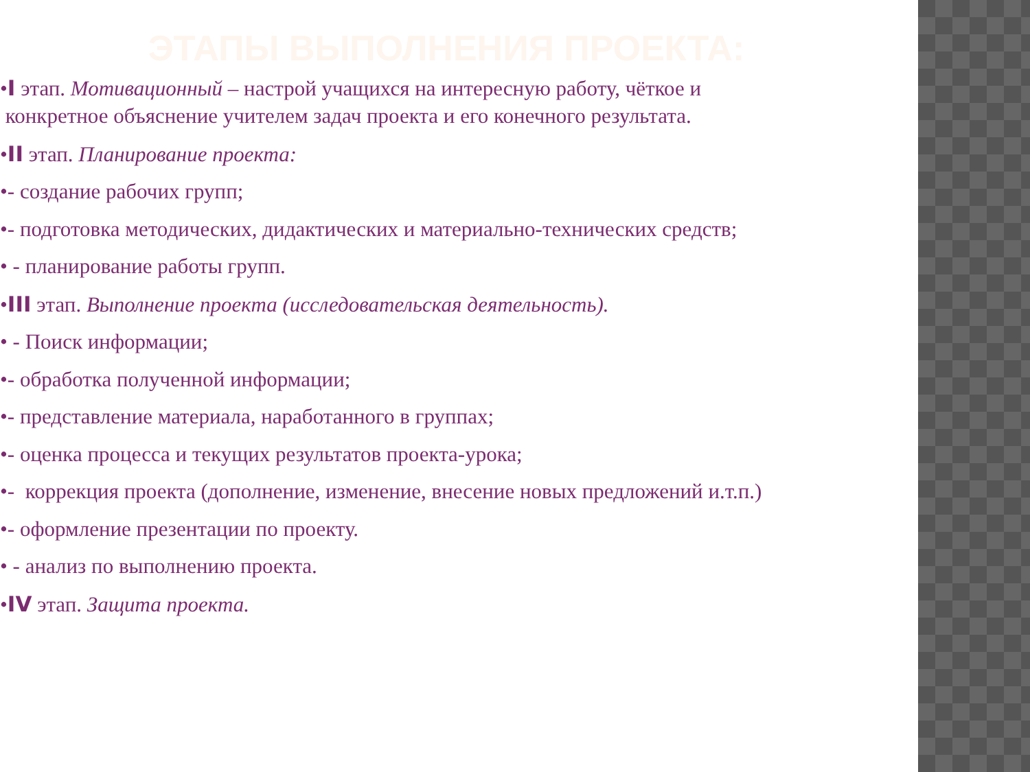ЭТАПЫ ВЫПОЛНЕНИЯ ПРОЕКТА:
•I этап. Мотивационный – настрой учащихся на интересную работу, чёткое и
конкретное объяснение учителем задач проекта и его конечного результата.
•II этап. Планирование проекта:
•- создание рабочих групп;
•- подготовка методических, дидактических и материально-технических средств;
• - планирование работы групп.
•III этап. Выполнение проекта (исследовательская деятельность).
• - Поиск информации;
•- обработка полученной информации;
•- представление материала, наработанного в группах;
•- оценка процесса и текущих результатов проекта-урока;
•- коррекция проекта (дополнение, изменение, внесение новых предложений и.т.п.)
•- оформление презентации по проекту.
• - анализ по выполнению проекта.
•IV этап. Защита проекта.